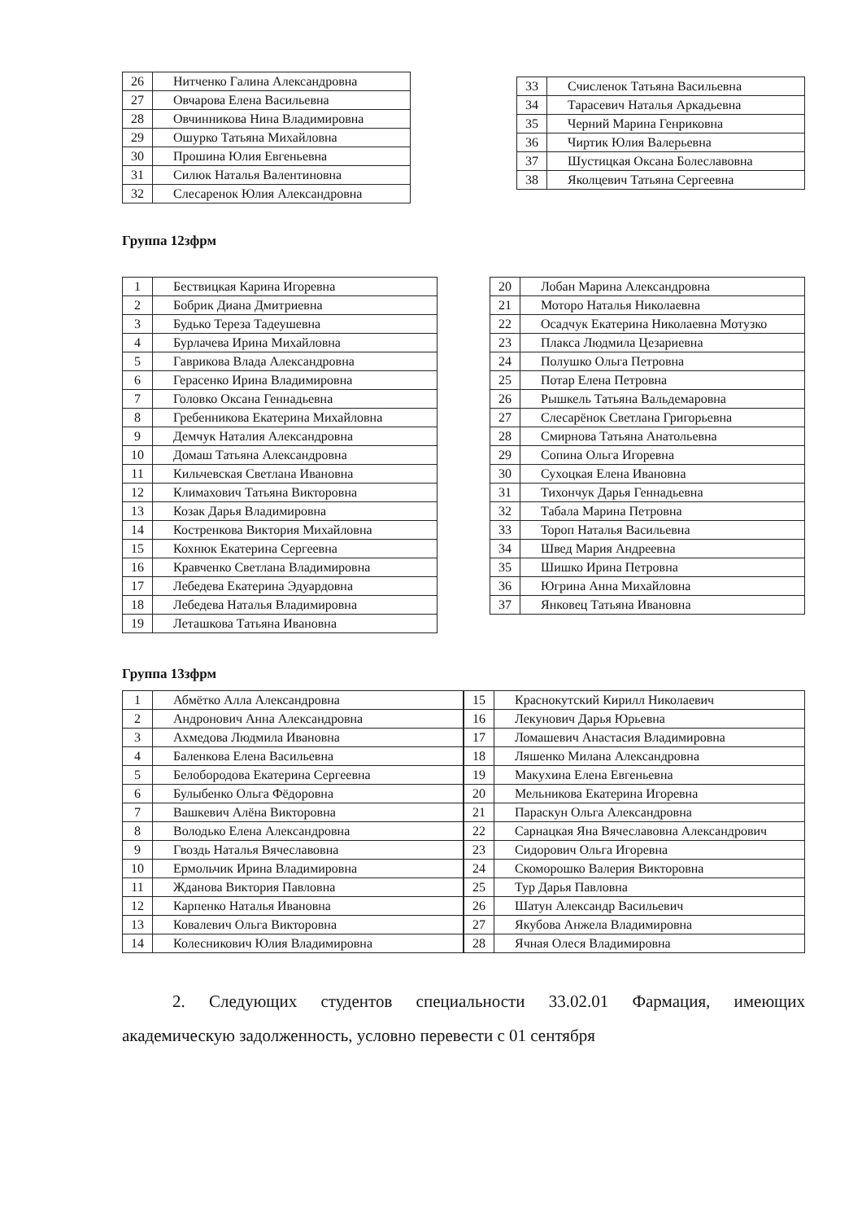| 26 | Нитченко Галина Александровна |
| 27 | Овчарова Елена Васильевна |
| 28 | Овчинникова Нина Владимировна |
| 29 | Ошурко Татьяна Михайловна |
| 30 | Прошина Юлия Евгеньевна |
| 31 | Силюк Наталья Валентиновна |
| 32 | Слесаренок Юлия Александровна |
| 33 | Счисленок Татьяна Васильевна |
| 34 | Тарасевич Наталья Аркадьевна |
| 35 | Черний Марина Генриковна |
| 36 | Чиртик Юлия Валерьевна |
| 37 | Шустицкая Оксана Болеславовна |
| 38 | Яколцевич Татьяна Сергеевна |
Группа 12зфрм
| 1 | Бествицкая Карина Игоревна |
| 2 | Бобрик Диана Дмитриевна |
| 3 | Будько Тереза Тадеушевна |
| 4 | Бурлачева Ирина Михайловна |
| 5 | Гаврикова Влада Александровна |
| 6 | Герасенко Ирина Владимировна |
| 7 | Головко Оксана Геннадьевна |
| 8 | Гребенникова Екатерина Михайловна |
| 9 | Демчук Наталия Александровна |
| 10 | Домаш Татьяна Александровна |
| 11 | Кильчевская Светлана Ивановна |
| 12 | Климахович Татьяна Викторовна |
| 13 | Козак Дарья Владимировна |
| 14 | Костренкова Виктория Михайловна |
| 15 | Кохнюк Екатерина Сергеевна |
| 16 | Кравченко Светлана Владимировна |
| 17 | Лебедева Екатерина Эдуардовна |
| 18 | Лебедева Наталья Владимировна |
| 19 | Леташкова Татьяна Ивановна |
| 20 | Лобан Марина Александровна |
| 21 | Моторо Наталья Николаевна |
| 22 | Осадчук Екатерина Николаевна Мотузко |
| 23 | Плакса Людмила Цезариевна |
| 24 | Полушко Ольга Петровна |
| 25 | Потар Елена Петровна |
| 26 | Рышкель Татьяна Вальдемаровна |
| 27 | Слесарёнок Светлана Григорьевна |
| 28 | Смирнова Татьяна Анатольевна |
| 29 | Сопина Ольга Игоревна |
| 30 | Сухоцкая Елена Ивановна |
| 31 | Тихончук Дарья Геннадьевна |
| 32 | Табала Марина Петровна |
| 33 | Тороп Наталья Васильевна |
| 34 | Швед Мария Андреевна |
| 35 | Шишко Ирина Петровна |
| 36 | Югрина Анна Михайловна |
| 37 | Янковец Татьяна Ивановна |
Группа 13зфрм
| 1 | Абмётко Алла Александровна |
| 2 | Андронович Анна Александровна |
| 3 | Ахмедова Людмила Ивановна |
| 4 | Баленкова Елена Васильевна |
| 5 | Белобородова Екатерина Сергеевна |
| 6 | Булыбенко Ольга Фёдоровна |
| 7 | Вашкевич Алёна Викторовна |
| 8 | Володько Елена Александровна |
| 9 | Гвоздь Наталья Вячеславовна |
| 10 | Ермольчик Ирина Владимировна |
| 11 | Жданова Виктория Павловна |
| 12 | Карпенко Наталья Ивановна |
| 13 | Ковалевич Ольга Викторовна |
| 14 | Колесникович Юлия Владимировна |
| 15 | Краснокутский Кирилл Николаевич |
| 16 | Лекунович Дарья Юрьевна |
| 17 | Ломашевич Анастасия Владимировна |
| 18 | Ляшенко Милана Александровна |
| 19 | Макухина Елена Евгеньевна |
| 20 | Мельникова Екатерина Игоревна |
| 21 | Параскун Ольга Александровна |
| 22 | Сарнацкая Яна Вячеславовна Александрович |
| 23 | Сидорович Ольга Игоревна |
| 24 | Скоморошко Валерия Викторовна |
| 25 | Тур Дарья Павловна |
| 26 | Шатун Александр Васильевич |
| 27 | Якубова Анжела Владимировна |
| 28 | Ячная Олеся Владимировна |
2. Следующих студентов специальности 33.02.01 Фармация, имеющих академическую задолженность, условно перевести с 01 сентября